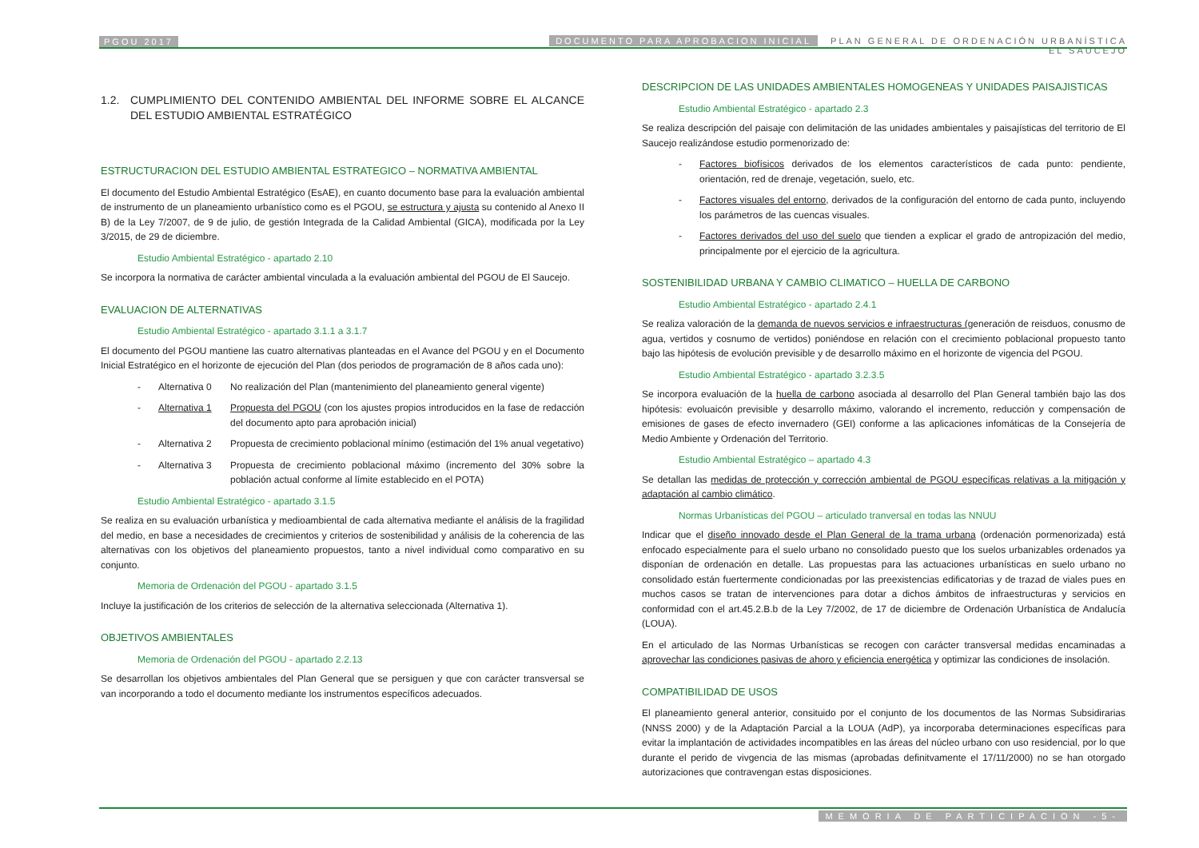PGOU 2017 DOCUMENTO PARA APROBACION INICIAL PLAN GENERAL DE ORDENACIÓN URBANÍSTICA
EL SAUCEJO
1.2. CUMPLIMIENTO DEL CONTENIDO AMBIENTAL DEL INFORME SOBRE EL ALCANCE DEL ESTUDIO AMBIENTAL ESTRATÉGICO
ESTRUCTURACION DEL ESTUDIO AMBIENTAL ESTRATEGICO – NORMATIVA AMBIENTAL
El documento del Estudio Ambiental Estratégico (EsAE), en cuanto documento base para la evaluación ambiental de instrumento de un planeamiento urbanístico como es el PGOU, se estructura y ajusta su contenido al Anexo II B) de la Ley 7/2007, de 9 de julio, de gestión Integrada de la Calidad Ambiental (GICA), modificada por la Ley 3/2015, de 29 de diciembre.
Estudio Ambiental Estratégico - apartado 2.10
Se incorpora la normativa de carácter ambiental vinculada a la evaluación ambiental del PGOU de El Saucejo.
EVALUACION DE ALTERNATIVAS
Estudio Ambiental Estratégico - apartado 3.1.1 a 3.1.7
El documento del PGOU mantiene las cuatro alternativas planteadas en el Avance del PGOU y en el Documento Inicial Estratégico en el horizonte de ejecución del Plan (dos periodos de programación de 8 años cada uno):
- Alternativa 0 No realización del Plan (mantenimiento del planeamiento general vigente)
- Alternativa 1 Propuesta del PGOU (con los ajustes propios introducidos en la fase de redacción del documento apto para aprobación inicial)
- Alternativa 2 Propuesta de crecimiento poblacional mínimo (estimación del 1% anual vegetativo)
- Alternativa 3 Propuesta de crecimiento poblacional máximo (incremento del 30% sobre la población actual conforme al límite establecido en el POTA)
Estudio Ambiental Estratégico - apartado 3.1.5
Se realiza en su evaluación urbanística y medioambiental de cada alternativa mediante el análisis de la fragilidad del medio, en base a necesidades de crecimientos y criterios de sostenibilidad y análisis de la coherencia de las alternativas con los objetivos del planeamiento propuestos, tanto a nivel individual como comparativo en su conjunto.
Memoria de Ordenación del PGOU - apartado 3.1.5
Incluye la justificación de los criterios de selección de la alternativa seleccionada (Alternativa 1).
OBJETIVOS AMBIENTALES
Memoria de Ordenación del PGOU - apartado 2.2.13
Se desarrollan los objetivos ambientales del Plan General que se persiguen y que con carácter transversal se van incorporando a todo el documento mediante los instrumentos específicos adecuados.
DESCRIPCION DE LAS UNIDADES AMBIENTALES HOMOGENEAS Y UNIDADES PAISAJISTICAS
Estudio Ambiental Estratégico - apartado 2.3
Se realiza descripción del paisaje con delimitación de las unidades ambientales y paisajísticas del territorio de El Saucejo realizándose estudio pormenorizado de:
- Factores biofísicos derivados de los elementos característicos de cada punto: pendiente, orientación, red de drenaje, vegetación, suelo, etc.
- Factores visuales del entorno, derivados de la configuración del entorno de cada punto, incluyendo los parámetros de las cuencas visuales.
- Factores derivados del uso del suelo que tienden a explicar el grado de antropización del medio, principalmente por el ejercicio de la agricultura.
SOSTENIBILIDAD URBANA Y CAMBIO CLIMATICO – HUELLA DE CARBONO
Estudio Ambiental Estratégico - apartado 2.4.1
Se realiza valoración de la demanda de nuevos servicios e infraestructuras (generación de reisduos, conusmo de agua, vertidos y cosnumo de vertidos) poniéndose en relación con el crecimiento poblacional propuesto tanto bajo las hipótesis de evolución previsible y de desarrollo máximo en el horizonte de vigencia del PGOU.
Estudio Ambiental Estratégico - apartado 3.2.3.5
Se incorpora evaluación de la huella de carbono asociada al desarrollo del Plan General también bajo las dos hipótesis: evoluaicón previsible y desarrollo máximo, valorando el incremento, reducción y compensación de emisiones de gases de efecto invernadero (GEI) conforme a las aplicaciones infomáticas de la Consejería de Medio Ambiente y Ordenación del Territorio.
Estudio Ambiental Estratégico – apartado 4.3
Se detallan las medidas de protección y corrección ambiental de PGOU específicas relativas a la mitigación y adaptación al cambio climático.
Normas Urbanísticas del PGOU – articulado tranversal en todas las NNUU
Indicar que el diseño innovado desde el Plan General de la trama urbana (ordenación pormenorizada) está enfocado especialmente para el suelo urbano no consolidado puesto que los suelos urbanizables ordenados ya disponían de ordenación en detalle. Las propuestas para las actuaciones urbanísticas en suelo urbano no consolidado están fuertermente condicionadas por las preexistencias edificatorias y de trazad de viales pues en muchos casos se tratan de intervenciones para dotar a dichos ámbitos de infraestructuras y servicios en conformidad con el art.45.2.B.b de la Ley 7/2002, de 17 de diciembre de Ordenación Urbanística de Andalucía (LOUA).
En el articulado de las Normas Urbanísticas se recogen con carácter transversal medidas encaminadas a aprovechar las condiciones pasivas de ahoro y eficiencia energética y optimizar las condiciones de insolación.
COMPATIBILIDAD DE USOS
El planeamiento general anterior, consituido por el conjunto de los documentos de las Normas Subsidirarias (NNSS 2000) y de la Adaptación Parcial a la LOUA (AdP), ya incorporaba determinaciones específicas para evitar la implantación de actividades incompatibles en las áreas del núcleo urbano con uso residencial, por lo que durante el perido de vivgencia de las mismas (aprobadas definitvamente el 17/11/2000) no se han otorgado autorizaciones que contravengan estas disposiciones.
MEMORIA DE PARTICIPACION -5-